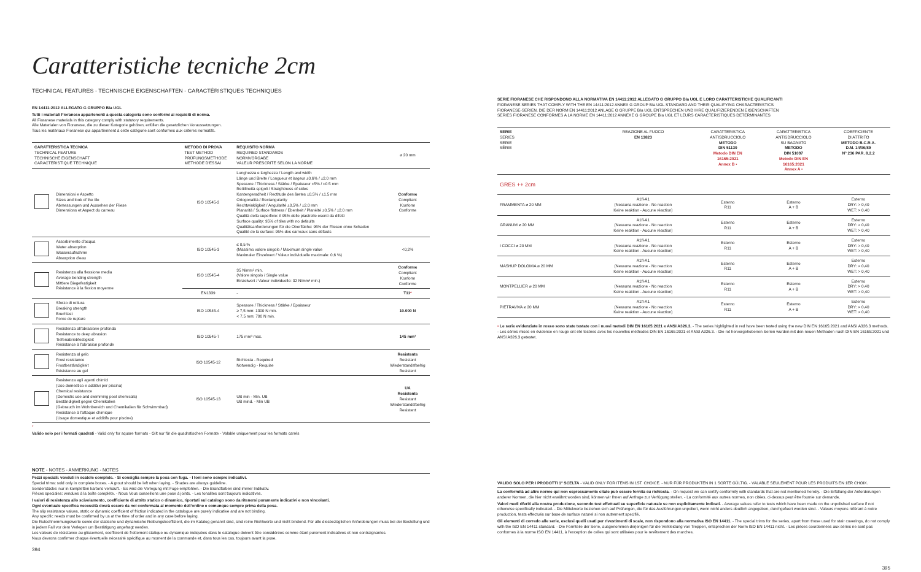Caratteristiche tecniche 2cm
TECHNICAL FEATURES - TECHNISCHE EIGENSCHAFTEN - CARACTÉRISTIQUES TECHNIQUES
EN 14411:2012 ALLEGATO G GRUPPO BIa UGL
Tutti i materiali Fioranese appartenenti a questa categoria sono conformi ai requisiti di norma.
All Fioranese materials in this category comply with statutory requirements.
Alle Materialen von Fioranese, die zu dieser Kategorie gehören, erfüllen die gesetzlichen Voraussetzungen.
Tous les matériaux Fioranese qui appartiennent à cette catégorie sont conformes aux critères normatifs.
| CARATTERISTICA TECNICA TECHNICAL FEATURE TECHNISCHE EIGENSCHAFT CARACTERISTIQUE TECHNIQUE | | METODO DI PROVA TEST METHOD PRÜFUNGSMETHODE METHODE D'ESSAI | REQUISITO NORMA REQUIRED STANDARDS NORMVORGABE VALEUR PRESCRITE SELON LA NORME | ⌀ 20 mm |
| --- | --- | --- | --- | --- |
| | Dimensioni e Aspetto Sizes and look of the tile Abmessungen und Aussehen der Fliese Dimensions et Aspect du carreau | ISO 10545-2 | Lunghezza e larghezza / Length and width Länge und Breite / Longueur et largeur ±0,6% / ±2.0 mm Spessore / Thickness / Stärke / Epaisseur ±5% / ±0.5 mm Rettilineità spigoli / Straightness of sides Kantengeradheit / Rectitude des âretes ±0,5% / ±1.5 mm Ortogonalità / Rectangularity Rechtwinkligkeit / Angularité ±0,5% / ±2.0 mm Planarità / Surface flatness / Ebenheit / Planéité ±0,5% / ±2.0 mm Qualità della superficie: il 95% delle piastrelle esenti da difetti Surface quality: 95% of tiles with no defaults Qualitätsanforderungen für die Oberfläche: 95% der Fliesen ohne Schaden Qualité de la surface: 95% des carreaux sans défauts | Conforme Compliant Konform Conforme |
| | Assorbimento d'acqua Water absorption Wasseraufnahme Absorption d'eau | ISO 10545-3 | ≤ 0,5 % (Massimo valore singolo / Maximum single value Maximaler Einzelwert / Valeur individuelle maximale: 0,6 %) | <0,2% |
| | Resistenza alla flessione media Average bending strength Mittlere Biegefestigkeit Résistance à la flexion moyenne | ISO 10545-4 | 35 N/mm² min. (Valore singolo / Single value Einzelwert / Valeur individuelle: 32 N/mm² min.) | Conforme Compliant Konform Conforme |
| | | EN1339 | - | T11 * |
| | Sforzo di rottura Breaking strength Bruchlast Force de rupture | ISO 10545-4 | Spessore / Thickness / Stärke / Epaisseur ≥ 7,5 mm: 1300 N min. < 7,5 mm: 700 N min. | 10.000 N |
| | Resistenza all'abrasione profonda Resistance to deep abrasion Tiefenabriebfestigkeit Résistance à l'abrasion profonde | ISO 10545-7 | 175 mm³ max. | 145 mm³ |
| | Resistenza al gelo Frost resistance Frostbeständigkeit Résistance au gel | ISO 10545-12 | Richiesta - Required Notwendig - Requise | Resistente Resistant Wiederstandsfaehig Resistent |
| | Resistenza agli agenti chimici (Uso domestico e additivi per piscina) Chemical resistance (Domestic use and swimming pool chemicals) Beständigkeit gegen Chemikalien (Gebrauch im Wohnbereich und Chemikalien für Schwimmbad) Resistance à l'attaque chimique (Usage domestique et additifs pour piscine) | ISO 10545-13 | UB min - Min. UB UB mind. - Min UB | UA Resistente Resistant Wiederstandsfaehig Resistent |
*
Valido solo per i formati quadrati - Valid only for square formats - Gilt nur für die quadratischen Formate - Valable uniquement pour les formats carrés
NOTE - NOTES - ANMERKUNG - NOTES
Pezzi speciali: venduti in scatole complete. - Si consiglia sempre la posa con fuga. - I toni sono sempre indicativi.
Special trims: sold only in complete boxes. - A grout should be left when laying. - Shades are always guideline.
Sonderstücke: nur in kompletten kartons verkauft. - Es wird die Verlegung mit Fuge empfohlen. - Die Brandfarben sind immer Indikativ.
Pièces speciales: vendues à la boîte complète. - Nous Vous conseillons une pose à joints. - Les tonalites sont toujours indicatives.
I valori di resistenza allo scivolamento, coefficiente di attrito statico o dinamico, riportati sul catalogo sono da ritenersi puramente indicativi e non vincolanti.
Ogni eventuale specifica necessità dovrà essere da noi confermata al momento dell'ordine e comunque sempre prima della posa.
The slip resistance values, static or dynamic coefficient of friction indicated in the catalogue are purely indicative and are not binding.
Any specific needs must be confirmed by us at the time of order and in any case before laying.
Die Rutschhemmungswerte sowie der statische und dynamische Reibungskoeffizient, die im Katalog genannt sind, sind reine Richtwerte und nicht bindend. Für alle diesbezüglichen Anforderungen muss bei der Bestellung und in jedem Fall vor dem Verlegen um Bestätigung angefragt werden.
Les valeurs de résistance au glissement, coefficient de frottement statique ou dynamique indiquées dans le catalogue doivent être considérées comme étant purement indicatives et non contraignantes.
Nous devrons confirmer chaque éventuelle nécessité spécifique au moment de la commande et, dans tous les cas, toujours avant la pose.
394
SERIE FIORANESE CHE RISPONDONO ALLA NORMATIVA EN 14411:2012 ALLEGATO G GRUPPO BIa UGL E LORO CARATTERISTICHE QUALIFICANTI
FIORANESE SERIES THAT COMPLY WITH THE EN 14411:2012 ANNEX G GROUP BIa UGL STANDARD AND THEIR QUALIFYING CHARACTERISTICS
FIORANESE-SERIEN, DIE DER NORM EN 14411:2012 ANLAGE G GRUPPE BIa UGL ENTSPRECHEN UND IHRE QUALIFIZIERENDEN EIGENSCHAFTEN
SERIES FIORANESE CONFORMES A LA NORME EN 14411:2012 ANNEXE G GROUPE BIa UGL ET LEURS CARACTERISTIQUES DETERMINANTES
| SERIE SERIES SERIE SÉRIE | REAZIONE AL FUOCO EN 13823 | CARATTERISTICA ANTISDRUCCIOLO METODO DIN 51130 Metodo DIN EN 16165:2021 Annex B • | CARATTERISTICA ANTISDRUCCIOLO SU BAGNATO METODO DIN 51097 Metodo DIN EN 16165:2021 Annex A • | COEFFICIENTE DI ATTRITO METODO B.C.R.A. D.M. 14/06/89 N° 236 PAR. 8.2.2 |
| --- | --- | --- | --- | --- |
| GRES ++ 2cm | | | | |
| FRAMMENTA ⌀ 20 MM | A1fl-A1 (Nessuna reazione - No reaction Keine reaktion - Aucune réaction) | Esterno R11 | Esterno A + B | Esterno DRY: > 0,40 WET: > 0,40 |
| GRANUM ⌀ 20 MM | A1fl-A1 (Nessuna reazione - No reaction Keine reaktion - Aucune réaction) | Esterno R11 | Esterno A + B | Esterno DRY: > 0,40 WET: > 0,40 |
| I COCCI ⌀ 20 MM | A1fl-A1 (Nessuna reazione - No reaction Keine reaktion - Aucune réaction) | Esterno R11 | Esterno A + B | Esterno DRY: > 0,40 WET: > 0,40 |
| MASHUP DOLOMIA ⌀ 20 MM | A1fl-A1 (Nessuna reazione - No reaction Keine reaktion - Aucune réaction) | Esterno R11 | Esterno A + B | Esterno DRY: > 0,40 WET: > 0,40 |
| MONTPELLIER ⌀ 20 MM | A1fl-A1 (Nessuna reazione - No reaction Keine reaktion - Aucune réaction) | Esterno R11 | Esterno A + B | Esterno DRY: > 0,40 WET: > 0,40 |
| PIETRAVIVA ⌀ 20 MM | A1fl-A1 (Nessuna reazione - No reaction Keine reaktion - Aucune réaction) | Esterno R11 | Esterno A + B | Esterno DRY: > 0,40 WET: > 0,40 |
• Le serie evidenziate in rosso sono state testate con i nuovi metodi DIN EN 16165:2021 e ANSI A326.3. - The series highlighted in red have been tested using the new DIN EN 16165:2021 and ANSI A326.3 methods. - Les séries mises en évidence en rouge ont été testées avec les nouvelles méthodes DIN EN 16165:2021 et ANSI A326.3. - Die rot hervorgehobenen Serien wurden mit den neuen Methoden nach DIN EN 16165:2021 und ANSI A326.3 getestet.
VALIDO SOLO PER I PRODOTTI 1° SCELTA - VALID ONLY FOR ITEMS IN 1ST. CHOICE. - NUR FÜR PRODUKTEN IN 1 SORTE GÜLTIG. - VALABLE SEULEMENT POUR LES PRODUITS EN 1ER CHOIX.
La conformità ad altre norme qui non espressamente citate può essere fornita su richiesta. - On request we can certify conformity with standards that are not mentioned hereby. - Die Erfüllung der Anforderungen anderer Normen, die hier nicht erwähnt worden sind, können wir Ihnen auf Anfrage zur Verfügung stellen. - La conformité aux autres normes, non citées, ci-dessus peut être fournie sur demande.
Valori medi riferiti alla nostra produzione, secondo test effettuati su superficie naturale se non esplicitamente indicati. - Average values refer to tests which have been made on the unpolished surface if not otherwise specifically indicated. - Die Mittelwerte beziehen sich auf Prüfungen, die für das Ausführungen unpoliert, wenn nicht anders deutlich angegeben, durchgefuert worden sind. - Valeurs moyens référant à notre production, tests effectués sur base de surface naturel si non autrement specifié.
Gli elementi di corredo alle serie, esclusi quelli usati per rivestimenti di scale, non rispondono alla normativa ISO EN 14411. - The special trims for the series, apart from those used for stair coverings, do not comply with the ISO EN 14411 standard. - Die Formteile der Serie, ausgenommen derjenigen für die Verkleidung von Treppen, entsprechen der Norm ISO EN 14411 nicht. - Les pièces coordonnées aux séries ne sont pas conformes à la norme ISO EN 14411, à l'exception de celles qui sont utilisées pour le revêtement des marches.
395